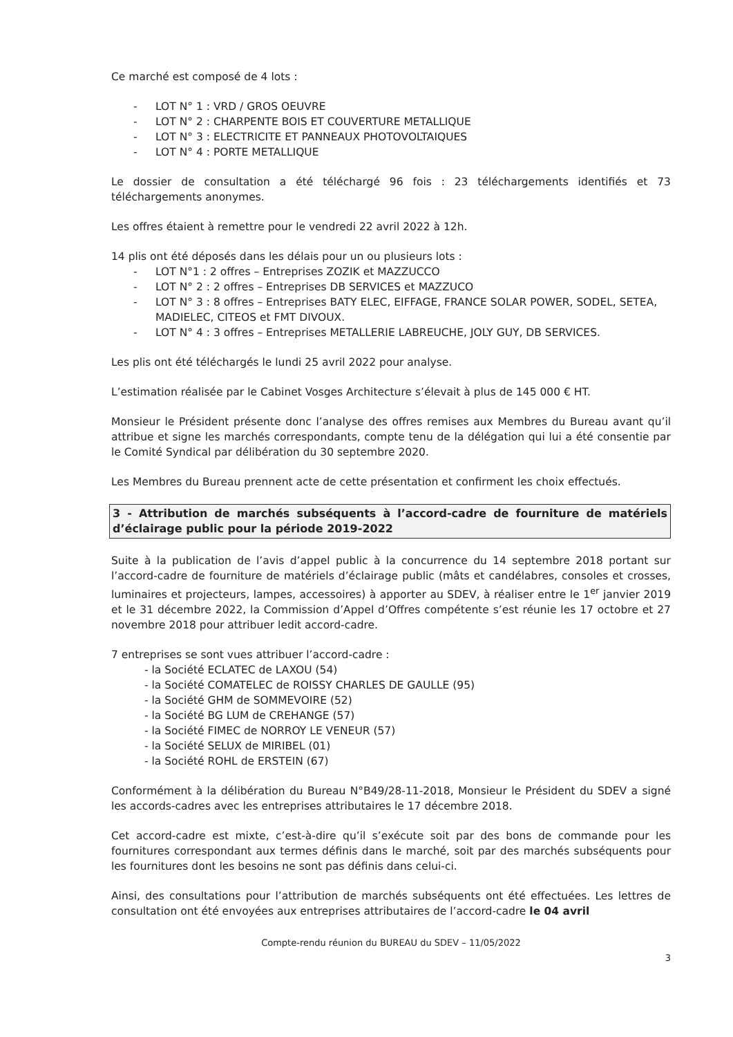Ce marché est composé de 4 lots :
- LOT N° 1 : VRD / GROS OEUVRE
- LOT N° 2 : CHARPENTE BOIS ET COUVERTURE METALLIQUE
- LOT N° 3 : ELECTRICITE ET PANNEAUX PHOTOVOLTAIQUES
- LOT N° 4 : PORTE METALLIQUE
Le dossier de consultation a été téléchargé 96 fois : 23 téléchargements identifiés et 73 téléchargements anonymes.
Les offres étaient à remettre pour le vendredi 22 avril 2022 à 12h.
14 plis ont été déposés dans les délais pour un ou plusieurs lots :
- LOT N°1 : 2 offres – Entreprises ZOZIK et MAZZUCCO
- LOT N° 2 : 2 offres – Entreprises DB SERVICES et MAZZUCO
- LOT N° 3 : 8 offres – Entreprises BATY ELEC, EIFFAGE, FRANCE SOLAR POWER, SODEL, SETEA, MADIELEC, CITEOS et FMT DIVOUX.
- LOT N° 4 : 3 offres – Entreprises METALLERIE LABREUCHE, JOLY GUY, DB SERVICES.
Les plis ont été téléchargés le lundi 25 avril 2022 pour analyse.
L’estimation réalisée par le Cabinet Vosges Architecture s’élevait à plus de 145 000 € HT.
Monsieur le Président présente donc l’analyse des offres remises aux Membres du Bureau avant qu’il attribue et signe les marchés correspondants, compte tenu de la délégation qui lui a été consentie par le Comité Syndical par délibération du 30 septembre 2020.
Les Membres du Bureau prennent acte de cette présentation et confirment les choix effectués.
3 - Attribution de marchés subséquents à l’accord-cadre de fourniture de matériels d’éclairage public pour la période 2019-2022
Suite à la publication de l’avis d’appel public à la concurrence du 14 septembre 2018 portant sur l’accord-cadre de fourniture de matériels d’éclairage public (mâts et candélabres, consoles et crosses, luminaires et projecteurs, lampes, accessoires) à apporter au SDEV, à réaliser entre le 1<sup>er</sup> janvier 2019 et le 31 décembre 2022, la Commission d’Appel d’Offres compétente s’est réunie les 17 octobre et 27 novembre 2018 pour attribuer ledit accord-cadre.
7 entreprises se sont vues attribuer l’accord-cadre :
- la Société ECLATEC de LAXOU (54)
- la Société COMATELEC de ROISSY CHARLES DE GAULLE (95)
- la Société GHM de SOMMEVOIRE (52)
- la Société BG LUM de CREHANGE (57)
- la Société FIMEC de NORROY LE VENEUR (57)
- la Société SELUX de MIRIBEL (01)
- la Société ROHL de ERSTEIN (67)
Conformément à la délibération du Bureau N°B49/28-11-2018, Monsieur le Président du SDEV a signé les accords-cadres avec les entreprises attributaires le 17 décembre 2018.
Cet accord-cadre est mixte, c’est-à-dire qu’il s’exécute soit par des bons de commande pour les fournitures correspondant aux termes définis dans le marché, soit par des marchés subséquents pour les fournitures dont les besoins ne sont pas définis dans celui-ci.
Ainsi, des consultations pour l’attribution de marchés subséquents ont été effectuées. Les lettres de consultation ont été envoyées aux entreprises attributaires de l’accord-cadre le 04 avril
Compte-rendu réunion du BUREAU du SDEV – 11/05/2022
3